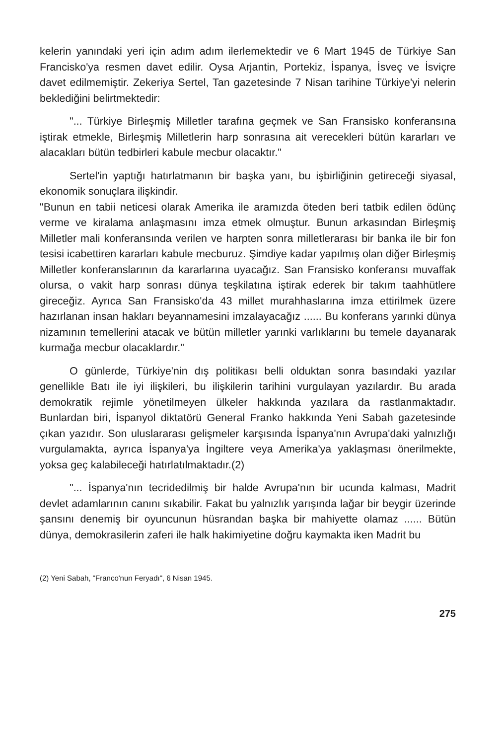kelerin yanındaki yeri için adım adım ilerlemektedir ve 6 Mart 1945 de Türkiye San Francisko'ya resmen davet edilir. Oysa Arjantin, Portekiz, İspanya, İsveç ve İsviçre davet edilmemiştir. Zekeriya Sertel, Tan gazetesinde 7 Nisan tarihine Türkiye'yi nelerin beklediğini belirtmektedir:
"... Türkiye Birleşmiş Milletler tarafına geçmek ve San Fransisko konferansına iştirak etmekle, Birleşmiş Milletlerin harp sonrasına ait verecekleri bütün kararları ve alacakları bütün tedbirleri kabule mecbur olacaktır."
Sertel'in yaptığı hatırlatmanın bir başka yanı, bu işbirliğinin getireceği siyasal, ekonomik sonuçlara ilişkindir.
"Bunun en tabii neticesi olarak Amerika ile aramızda öteden beri tatbik edilen ödünç verme ve kiralama anlaşmasını imza etmek olmuştur. Bunun arkasından Birleşmiş Milletler mali konferansında verilen ve harpten sonra milletlerarası bir banka ile bir fon tesisi icabettiren kararları kabule mecburuz. Şimdiye kadar yapılmış olan diğer Birleşmiş Milletler konferanslarının da kararlarına uyacağız. San Fransisko konferansı muvaffak olursa, o vakit harp sonrası dünya teşkilatına iştirak ederek bir takım taahhütlere gireceğiz. Ayrıca San Fransisko'da 43 millet murahhaslarına imza ettirilmek üzere hazırlanan insan hakları beyannamesini imzalayacağız ...... Bu konferans yarınki dünya nizamının temellerini atacak ve bütün milletler yarınki varlıklarını bu temele dayanarak kurmağa mecbur olacaklardır."
O günlerde, Türkiye'nin dış politikası belli olduktan sonra basındaki yazılar genellikle Batı ile iyi ilişkileri, bu ilişkilerin tarihini vurgulayan yazılardır. Bu arada demokratik rejimle yönetilmeyen ülkeler hakkında yazılara da rastlanmaktadır. Bunlardan biri, İspanyol diktatörü General Franko hakkında Yeni Sabah gazetesinde çıkan yazıdır. Son uluslararası gelişmeler karşısında İspanya'nın Avrupa'daki yalnızlığı vurgulamakta, ayrıca İspanya'ya İngiltere veya Amerika'ya yaklaşması önerilmekte, yoksa geç kalabileceği hatırlatılmaktadır.(2)
"... İspanya'nın tecridedilmiş bir halde Avrupa'nın bir ucunda kalması, Madrit devlet adamlarının canını sıkabilir. Fakat bu yalnızlık yarışında lağar bir beygir üzerinde şansını denemiş bir oyuncunun hüsrandan başka bir mahiyette olamaz ...... Bütün dünya, demokrasilerin zaferi ile halk hakimiyetine doğru kaymakta iken Madrit bu
(2) Yeni Sabah, "Franco'nun Feryadı", 6 Nisan 1945.
275